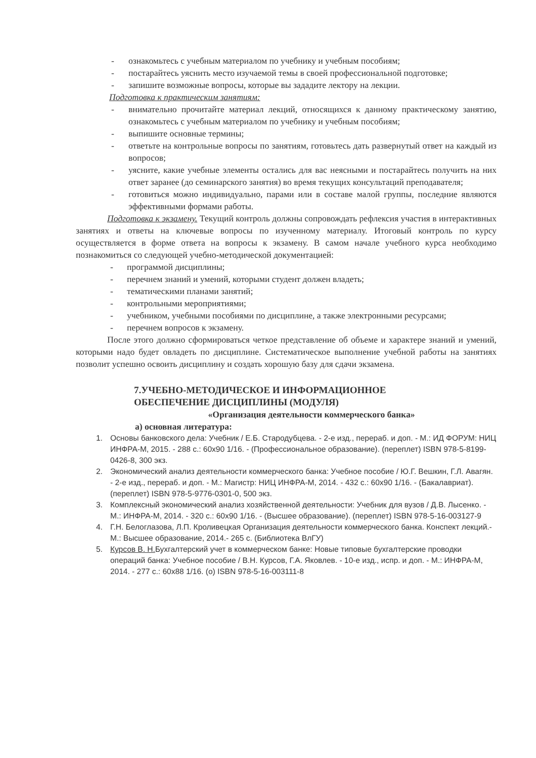- ознакомьтесь с учебным материалом по учебнику и учебным пособиям;
- постарайтесь уяснить место изучаемой темы в своей профессиональной подготовке;
- запишите возможные вопросы, которые вы зададите лектору на лекции.
Подготовка к практическим занятиям:
- внимательно прочитайте материал лекций, относящихся к данному практическому занятию, ознакомьтесь с учебным материалом по учебнику и учебным пособиям;
- выпишите основные термины;
- ответьте на контрольные вопросы по занятиям, готовьтесь дать развернутый ответ на каждый из вопросов;
- уясните, какие учебные элементы остались для вас неясными и постарайтесь получить на них ответ заранее (до семинарского занятия) во время текущих консультаций преподавателя;
- готовиться можно индивидуально, парами или в составе малой группы, последние являются эффективными формами работы.
Подготовка к экзамену. Текущий контроль должны сопровождать рефлексия участия в интерактивных занятиях и ответы на ключевые вопросы по изученному материалу. Итоговый контроль по курсу осуществляется в форме ответа на вопросы к экзамену. В самом начале учебного курса необходимо познакомиться со следующей учебно-методической документацией:
- программой дисциплины;
- перечнем знаний и умений, которыми студент должен владеть;
- тематическими планами занятий;
- контрольными мероприятиями;
- учебником, учебными пособиями по дисциплине, а также электронными ресурсами;
- перечнем вопросов к экзамену.
После этого должно сформироваться четкое представление об объеме и характере знаний и умений, которыми надо будет овладеть по дисциплине. Систематическое выполнение учебной работы на занятиях позволит успешно освоить дисциплину и создать хорошую базу для сдачи экзамена.
7.УЧЕБНО-МЕТОДИЧЕСКОЕ И ИНФОРМАЦИОННОЕ
ОБЕСПЕЧЕНИЕ ДИСЦИПЛИНЫ (МОДУЛЯ)
«Организация деятельности коммерческого банка»
а) основная литература:
1. Основы банковского дела: Учебник / Е.Б. Стародубцева. - 2-е изд., перераб. и доп. - М.: ИД ФОРУМ: НИЦ ИНФРА-М, 2015. - 288 с.: 60x90 1/16. - (Профессиональное образование). (переплет) ISBN 978-5-8199-0426-8, 300 экз.
2. Экономический анализ деятельности коммерческого банка: Учебное пособие / Ю.Г. Вешкин, Г.Л. Авагян. - 2-е изд., перераб. и доп. - М.: Магистр: НИЦ ИНФРА-М, 2014. - 432 с.: 60x90 1/16. - (Бакалавриат). (переплет) ISBN 978-5-9776-0301-0, 500 экз.
3. Комплексный экономический анализ хозяйственной деятельности: Учебник для вузов / Д.В. Лысенко. - М.: ИНФРА-М, 2014. - 320 с.: 60x90 1/16. - (Высшее образование). (переплет) ISBN 978-5-16-003127-9
4. Г.Н. Белоглазова, Л.П. Кроливецкая Организация деятельности коммерческого банка. Конспект лекций.- М.: Высшее образование, 2014.- 265 с. (Библиотека ВлГУ)
5. Курсов В. Н. Бухгалтерский учет в коммерческом банке: Новые типовые бухгалтерские проводки операций банка: Учебное пособие / В.Н. Курсов, Г.А. Яковлев. - 10-е изд., испр. и доп. - М.: ИНФРА-М, 2014. - 277 с.: 60x88 1/16. (о) ISBN 978-5-16-003111-8